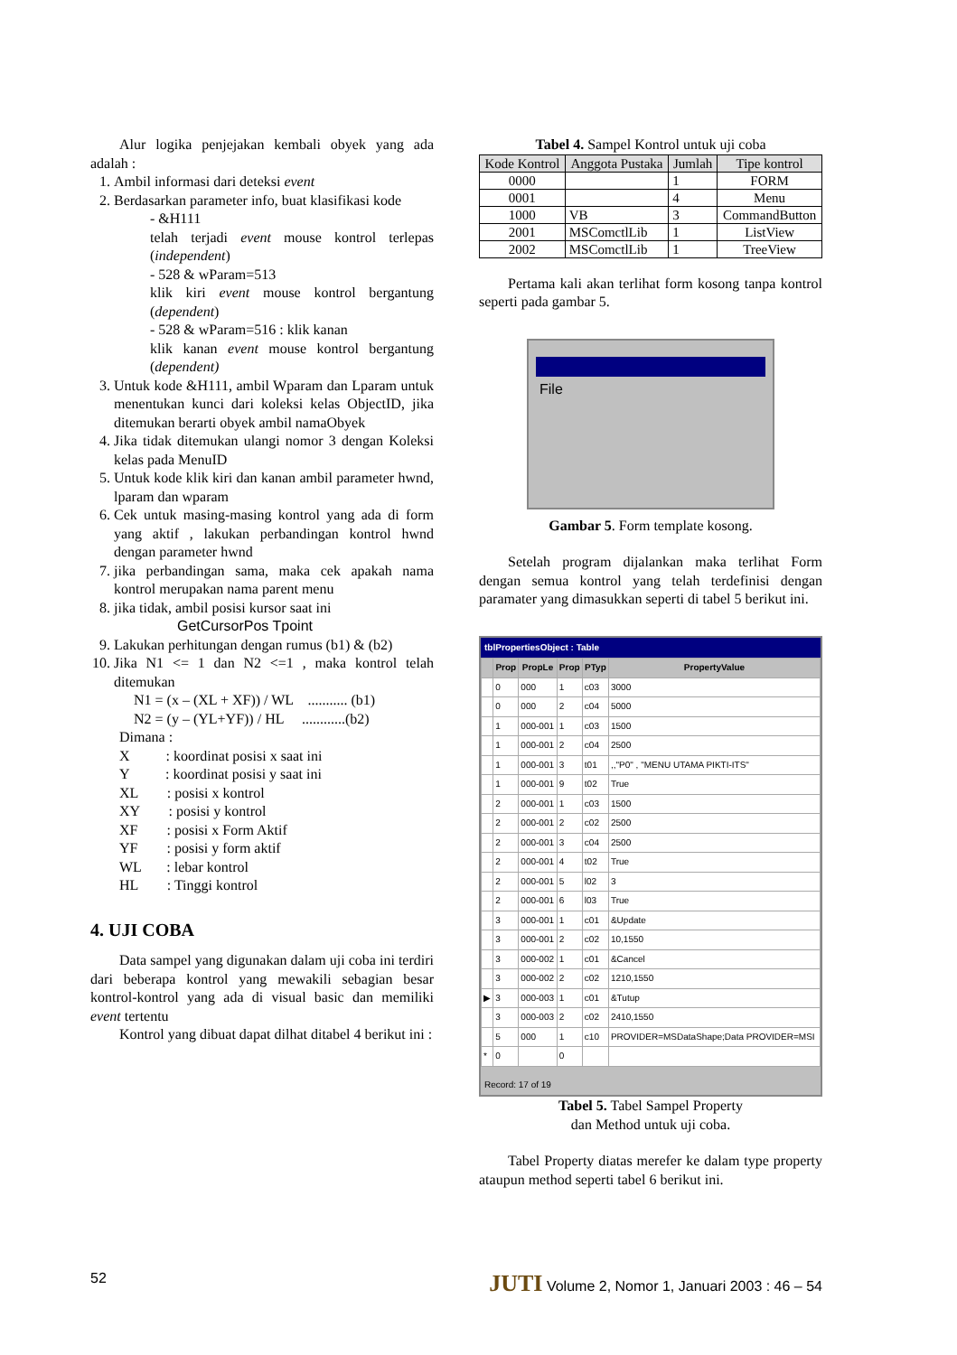Alur logika penjejakan kembali obyek yang ada adalah :
1. Ambil informasi dari deteksi event
2. Berdasarkan parameter info, buat klasifikasi kode
- &H111
telah terjadi event mouse kontrol terlepas (independent)
- 528 & wParam=513
klik kiri event mouse kontrol bergantung (dependent)
- 528 & wParam=516 : klik kanan
klik kanan event mouse kontrol bergantung (dependent)
3. Untuk kode &H111, ambil Wparam dan Lparam untuk menentukan kunci dari koleksi kelas ObjectID, jika ditemukan berarti obyek ambil namaObyek
4. Jika tidak ditemukan ulangi nomor 3 dengan Koleksi kelas pada MenuID
5. Untuk kode klik kiri dan kanan ambil parameter hwnd, lparam dan wparam
6. Cek untuk masing-masing kontrol yang ada di form yang aktif , lakukan perbandingan kontrol hwnd dengan parameter hwnd
7. jika perbandingan sama, maka cek apakah nama kontrol merupakan nama parent menu
8. jika tidak, ambil posisi kursor saat ini
GetCursorPos Tpoint
9. Lakukan perhitungan dengan rumus (b1) & (b2)
10. Jika N1 <= 1 dan N2 <=1 , maka kontrol telah ditemukan
N1 = (x – (XL + XF)) / WL ........... (b1)
N2 = (y – (YL+YF)) / HL ............(b2)
Dimana :
X : koordinat posisi x saat ini
Y : koordinat posisi y saat ini
XL : posisi x kontrol
XY : posisi y kontrol
XF : posisi x Form Aktif
YF : posisi y form aktif
WL : lebar kontrol
HL : Tinggi kontrol
4. UJI COBA
Data sampel yang digunakan dalam uji coba ini terdiri dari beberapa kontrol yang mewakili sebagian besar kontrol-kontrol yang ada di visual basic dan memiliki event tertentu
Kontrol yang dibuat dapat dilhat ditabel 4 berikut ini :
Tabel 4. Sampel Kontrol untuk uji coba
| Kode Kontrol | Anggota Pustaka | Jumlah | Tipe kontrol |
| --- | --- | --- | --- |
| 0000 | | 1 | FORM |
| 0001 | | 4 | Menu |
| 1000 | VB | 3 | CommandButton |
| 2001 | MSComctlLib | 1 | ListView |
| 2002 | MSComctlLib | 1 | TreeView |
Pertama kali akan terlihat form kosong tanpa kontrol seperti pada gambar 5.
File
Gambar 5. Form template kosong.
Setelah program dijalankan maka terlihat Form dengan semua kontrol yang telah terdefinisi dengan paramater yang dimasukkan seperti di tabel 5 berikut ini.
tblPropertiesObject : Table
| | Prop | PropLe | Prop | PTyp | PropertyValue |
| --- | --- | --- | --- | --- | --- |
| | 0 | 000 | 1 | c03 | 3000 |
| | 0 | 000 | 2 | c04 | 5000 |
| | 1 | 000-001 | 1 | c03 | 1500 |
| | 1 | 000-001 | 2 | c04 | 2500 |
| | 1 | 000-001 | 3 | t01 | ,,"P0" , "MENU UTAMA PIKTI-ITS" |
| | 1 | 000-001 | 9 | t02 | True |
| | 2 | 000-001 | 1 | c03 | 1500 |
| | 2 | 000-001 | 2 | c02 | 2500 |
| | 2 | 000-001 | 3 | c04 | 2500 |
| | 2 | 000-001 | 4 | t02 | True |
| | 2 | 000-001 | 5 | l02 | 3 |
| | 2 | 000-001 | 6 | l03 | True |
| | 3 | 000-001 | 1 | c01 | &Update |
| | 3 | 000-001 | 2 | c02 | 10,1550 |
| | 3 | 000-002 | 1 | c01 | &Cancel |
| | 3 | 000-002 | 2 | c02 | 1210,1550 |
| ▶ | 3 | 000-003 | 1 | c01 | &Tutup |
| | 3 | 000-003 | 2 | c02 | 2410,1550 |
| | 5 | 000 | 1 | c10 | PROVIDER=MSDataShape;Data PROVIDER=MSI |
| * | 0 | | 0 | | |
Record: 17 of 19
Tabel 5. Tabel Sampel Property
dan Method untuk uji coba.
Tabel Property diatas merefer ke dalam type property ataupun method seperti tabel 6 berikut ini.
52 JUTI Volume 2, Nomor 1, Januari 2003 : 46 – 54